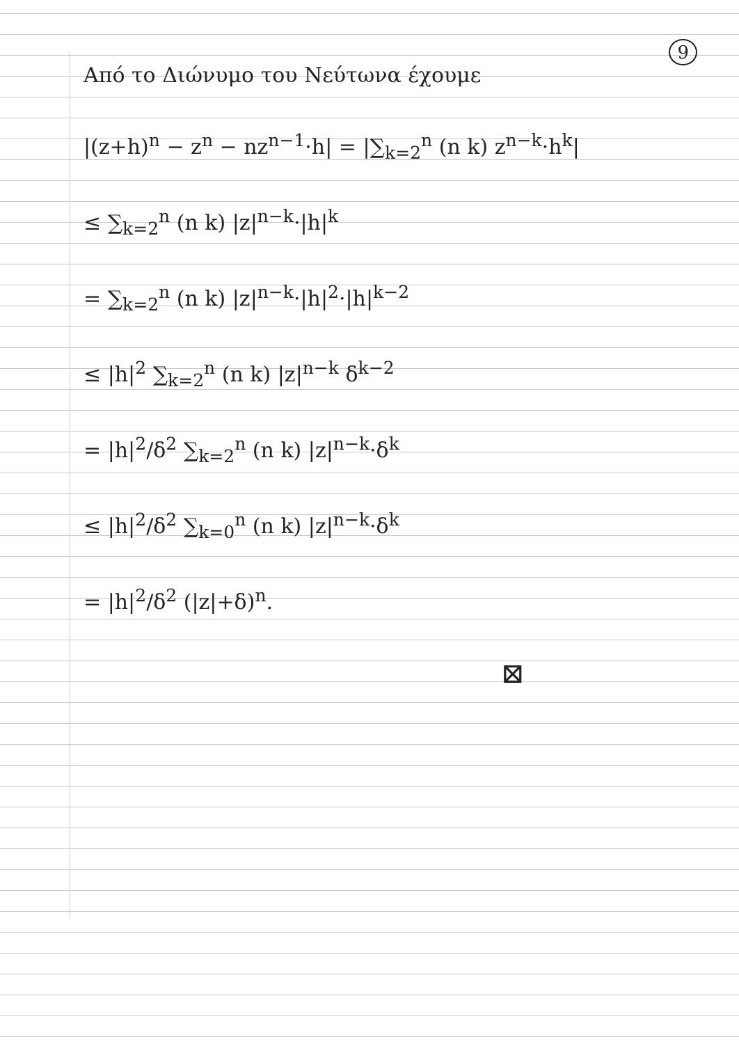9
Από το Διώνυμο του Νεύτωνα έχουμε
|(z+h)<sup>n</sup> − z<sup>n</sup> − nz<sup>n−1</sup>·h| = |∑<sub>k=2</sub><sup>n</sup> (n k) z<sup>n−k</sup>·h<sup>k</sup>|
≤ ∑<sub>k=2</sub><sup>n</sup> (n k) |z|<sup>n−k</sup>·|h|<sup>k</sup>
= ∑<sub>k=2</sub><sup>n</sup> (n k) |z|<sup>n−k</sup>·|h|<sup>2</sup>·|h|<sup>k−2</sup>
≤ |h|<sup>2</sup> ∑<sub>k=2</sub><sup>n</sup> (n k) |z|<sup>n−k</sup> δ<sup>k−2</sup>
= |h|<sup>2</sup>/δ<sup>2</sup> ∑<sub>k=2</sub><sup>n</sup> (n k) |z|<sup>n−k</sup>·δ<sup>k</sup>
≤ |h|<sup>2</sup>/δ<sup>2</sup> ∑<sub>k=0</sub><sup>n</sup> (n k) |z|<sup>n−k</sup>·δ<sup>k</sup>
= |h|<sup>2</sup>/δ<sup>2</sup> (|z|+δ)<sup>n</sup>.
⊠